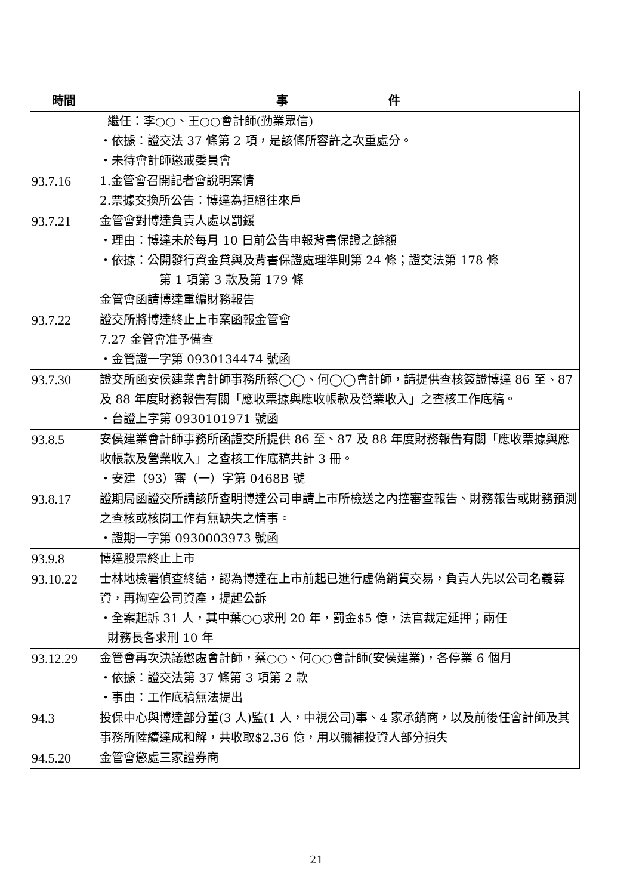| 時間 | 事 件 |
| --- | --- |
| | 繼任：李○○、王○○會計師(勤業眾信) ‧依據：證交法 37 條第 2 項，是該條所容許之次重處分。 ‧未待會計師懲戒委員會 |
| 93.7.16 | 1.金管會召開記者會說明案情 2.票據交換所公告：博達為拒絕往來戶 |
| 93.7.21 | 金管會對博達負責人處以罰鍰 ‧理由：博達未於每月 10 日前公告申報背書保證之餘額 ‧依據：公開發行資金貸與及背書保證處理準則第 24 條；證交法第 178 條 第 1 項第 3 款及第 179 條 金管會函請博達重編財務報告 |
| 93.7.22 | 證交所將博達終止上市案函報金管會 7.27 金管會准予備查 ‧金管證一字第 0930134474 號函 |
| 93.7.30 | 證交所函安侯建業會計師事務所蔡◯◯、何◯◯會計師，請提供查核簽證博達 86 至、87 及 88 年度財務報告有關「應收票據與應收帳款及營業收入」之查核工作底稿。 ‧台證上字第 0930101971 號函 |
| 93.8.5 | 安侯建業會計師事務所函證交所提供 86 至、87 及 88 年度財務報告有關「應收票據與應收帳款及營業收入」之查核工作底稿共計 3 冊。 ‧安建（93）審（一）字第 0468B 號 |
| 93.8.17 | 證期局函證交所請該所查明博達公司申請上市所檢送之內控審查報告、財務報告或財務預測之查核或核閱工作有無缺失之情事。 ‧證期一字第 0930003973 號函 |
| 93.9.8 | 博達股票終止上市 |
| 93.10.22 | 士林地檢署偵查終結，認為博達在上市前起已進行虛偽銷貨交易，負責人先以公司名義募資，再掏空公司資產，提起公訴 ‧全案起訴 31 人，其中葉○○求刑 20 年，罰金$5 億，法官裁定延押；兩任 財務長各求刑 10 年 |
| 93.12.29 | 金管會再次決議懲處會計師，蔡○○、何○○會計師(安侯建業)，各停業 6 個月 ‧依據：證交法第 37 條第 3 項第 2 款 ‧事由：工作底稿無法提出 |
| 94.3 | 投保中心與博達部分董(3 人)監(1 人，中視公司)事、4 家承銷商，以及前後任會計師及其事務所陸續達成和解，共收取$2.36 億，用以彌補投資人部分損失 |
| 94.5.20 | 金管會懲處三家證券商 |
21